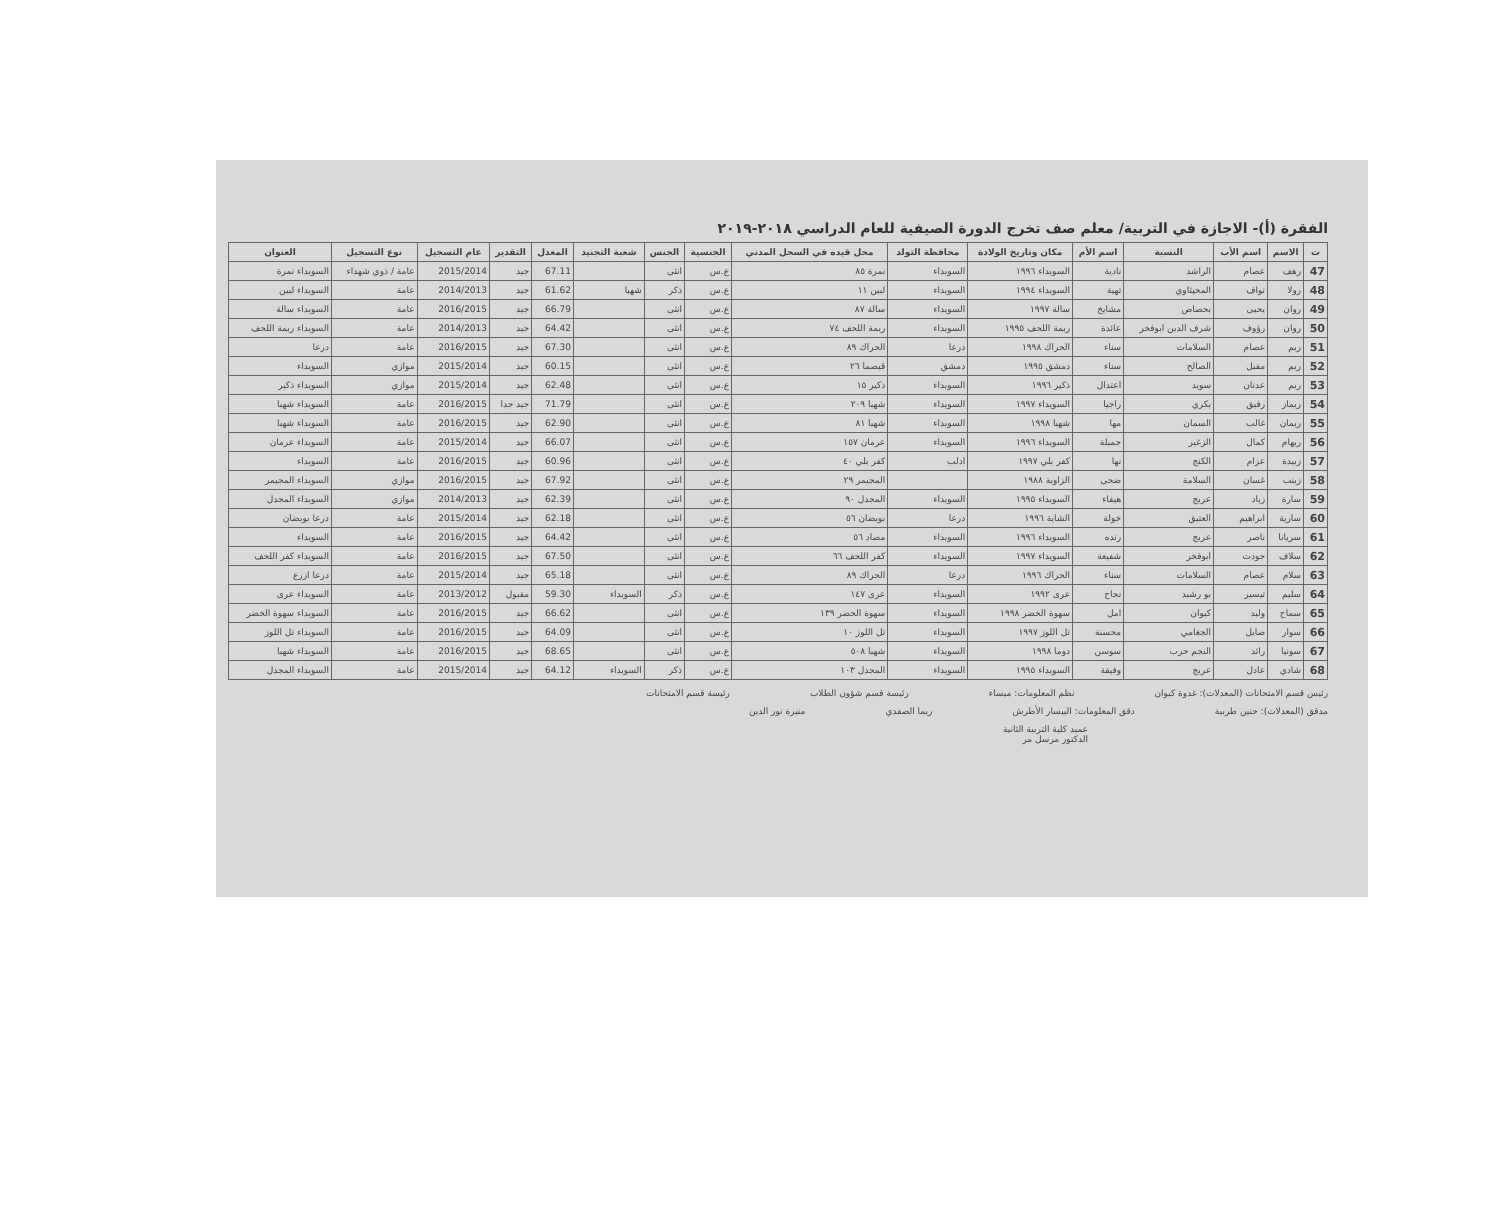الفقرة (أ)- الاجازة في التربية/ معلم صف تخرج الدورة الصيفية للعام الدراسي ٢٠١٨-٢٠١٩
| ت | الاسم | اسم الأب | النسبة | اسم الأم | مكان وتاريخ الولادة | محافظة التولد | محل قيده في السجل المدني | الجنسية | الجنس | شعبة التجنيد | المعدل | التقدير | عام التسجيل | نوع التسجيل | العنوان |
| --- | --- | --- | --- | --- | --- | --- | --- | --- | --- | --- | --- | --- | --- | --- | --- |
| 47 | رهف | عصام | الراشد | نادية | السويداء ١٩٩٦ | السويداء | نمرة ٨٥ | ع.س | انثى | | 67.11 | جيد | 2015/2014 | عامة / ذوي شهداء | السويداء نمرة |
| 48 | رولا | نواف | المحيثاوي | تهية | السويداء ١٩٩٤ | السويداء | لبين ١١ | ع.س | ذكر | شهبا | 61.62 | جيد | 2014/2013 | عامة | السويداء لبين |
| 49 | روان | يحيى | بحصاص | مشايخ | سالة ١٩٩٧ | السويداء | سالة ٨٧ | ع.س | انثى | | 66.79 | جيد | 2016/2015 | عامة | السويداء سالة |
| 50 | روان | رؤوف | شرف الدين ابوفخر | عائدة | ريمة اللحف ١٩٩٥ | السويداء | ريمة اللحف ٧٤ | ع.س | انثى | | 64.42 | جيد | 2014/2013 | عامة | السويداء ريمة اللحف |
| 51 | ريم | عصام | السلامات | سناء | الحراك ١٩٩٨ | درعا | الحراك ٨٩ | ع.س | انثى | | 67.30 | جيد | 2016/2015 | عامة | درعا |
| 52 | ريم | مقبل | الصالح | سناء | دمشق ١٩٩٥ | دمشق | قيصما ٢٦ | ع.س | انثى | | 60.15 | جيد | 2015/2014 | موازي | السويداء |
| 53 | ريم | عدنان | سويد | اعتدال | ذكير ١٩٩٦ | السويداء | ذكير ١٥ | ع.س | انثى | | 62.48 | جيد | 2015/2014 | موازي | السويداء ذكير |
| 54 | ريماز | رفيق | بكري | راجيا | السويداء ١٩٩٧ | السويداء | شهبا ٢٠٩ | ع.س | انثى | | 71.79 | جيد جدا | 2016/2015 | عامة | السويداء شهبا |
| 55 | ريمان | غالب | السمان | مها | شهبا ١٩٩٨ | السويداء | شهبا ٨١ | ع.س | انثى | | 62.90 | جيد | 2016/2015 | عامة | السويداء شهبا |
| 56 | ريهام | كمال | الزغير | جميلة | السويداء ١٩٩٦ | السويداء | عرمان ١٥٧ | ع.س | انثى | | 66.07 | جيد | 2015/2014 | عامة | السويداء عرمان |
| 57 | زبيدة | عزام | الكنج | نها | كفر بلي ١٩٩٧ | ادلب | كفر بلي ٤٠ | ع.س | انثى | | 60.96 | جيد | 2016/2015 | عامة | السويداء |
| 58 | زينب | غسان | السلامة | ضحى | الزاوية ١٩٨٨ | | المجيمر ٢٩ | ع.س | انثى | | 67.92 | جيد | 2016/2015 | موازي | السويداء المجيمر |
| 59 | سارة | زياد | عريج | هيفاء | السويداء ١٩٩٥ | السويداء | المجدل ٩٠ | ع.س | انثى | | 62.39 | جيد | 2014/2013 | موازي | السويداء المجدل |
| 60 | سارية | ابراهيم | العتيق | خولة | الشاية ١٩٩٦ | درعا | بويضان ٥٦ | ع.س | انثى | | 62.18 | جيد | 2015/2014 | عامة | درعا بويضان |
| 61 | سريانا | ناصر | عريج | رنده | السويداء ١٩٩٦ | السويداء | مصاد ٥٦ | ع.س | انثى | | 64.42 | جيد | 2016/2015 | عامة | السويداء |
| 62 | سلاف | جودت | ابوفخر | شفيعة | السويداء ١٩٩٧ | السويداء | كفر اللحف ٦٦ | ع.س | انثى | | 67.50 | جيد | 2016/2015 | عامة | السويداء كفر اللحف |
| 63 | سلام | عصام | السلامات | سناء | الحراك ١٩٩٦ | درعا | الحراك ٨٩ | ع.س | انثى | | 65.18 | جيد | 2015/2014 | عامة | درعا ازرع |
| 64 | سليم | تيسير | بو رشيد | نجاح | عرى ١٩٩٢ | السويداء | عرى ١٤٧ | ع.س | ذكر | السويداء | 59.30 | مقبول | 2013/2012 | عامة | السويداء عرى |
| 65 | سماح | وليد | كيوان | امل | سهوة الخضر ١٩٩٨ | السويداء | سهوة الخضر ١٣٩ | ع.س | انثى | | 66.62 | جيد | 2016/2015 | عامة | السويداء سهوة الخضر |
| 66 | سوار | صايل | الجغامي | محسنة | تل اللوز ١٩٩٧ | السويداء | تل اللوز ١٠ | ع.س | انثى | | 64.09 | جيد | 2016/2015 | عامة | السويداء تل اللوز |
| 67 | سونيا | رائد | النجم حرب | سوسن | دوما ١٩٩٨ | السويداء | شهبا ٥٠٨ | ع.س | انثى | | 68.65 | جيد | 2016/2015 | عامة | السويداء شهبا |
| 68 | شادي | عادل | عريج | وفيقة | السويداء ١٩٩٥ | السويداء | المجدل ١٠٣ | ع.س | ذكر | السويداء | 64.12 | جيد | 2015/2014 | عامة | السويداء المجدل |
رئيس قسم الامتحانات (المعدلات): غدوة كيوان نظم المعلومات: ميساء رئيسة قسم شؤون الطلاب رئيسة قسم الامتحانات
مدقق (المعدلات): حنين طربية دقق المعلومات: البيسار الأطرش ريما الصفدي منيرة نور الدين
عميد كلية التربية الثانية
الدكتور مرسل مر